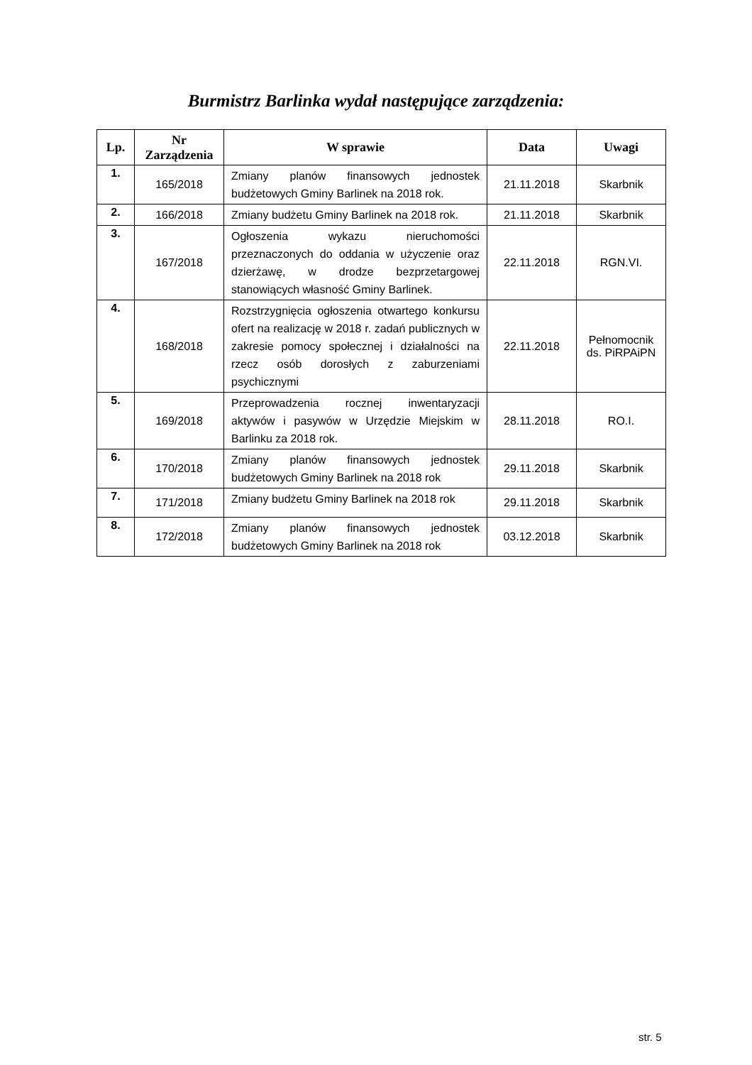Burmistrz Barlinka wydał następujące zarządzenia:
| Lp. | Nr Zarządzenia | W sprawie | Data | Uwagi |
| --- | --- | --- | --- | --- |
| 1. | 165/2018 | Zmiany planów finansowych jednostek budżetowych Gminy Barlinek na 2018 rok. | 21.11.2018 | Skarbnik |
| 2. | 166/2018 | Zmiany budżetu Gminy Barlinek na 2018 rok. | 21.11.2018 | Skarbnik |
| 3. | 167/2018 | Ogłoszenia wykazu nieruchomości przeznaczonych do oddania w użyczenie oraz dzierżawę, w drodze bezprzetargowej stanowiących własność Gminy Barlinek. | 22.11.2018 | RGN.VI. |
| 4. | 168/2018 | Rozstrzygnięcia ogłoszenia otwartego konkursu ofert na realizację w 2018 r. zadań publicznych w zakresie pomocy społecznej i działalności na rzecz osób dorosłych z zaburzeniami psychicznymi | 22.11.2018 | Pełnomocnik ds. PiRPAiPN |
| 5. | 169/2018 | Przeprowadzenia rocznej inwentaryzacji aktywów i pasywów w Urzędzie Miejskim w Barlinku za 2018 rok. | 28.11.2018 | RO.I. |
| 6. | 170/2018 | Zmiany planów finansowych jednostek budżetowych Gminy Barlinek na 2018 rok | 29.11.2018 | Skarbnik |
| 7. | 171/2018 | Zmiany budżetu Gminy Barlinek na 2018 rok | 29.11.2018 | Skarbnik |
| 8. | 172/2018 | Zmiany planów finansowych jednostek budżetowych Gminy Barlinek na 2018 rok | 03.12.2018 | Skarbnik |
str. 5